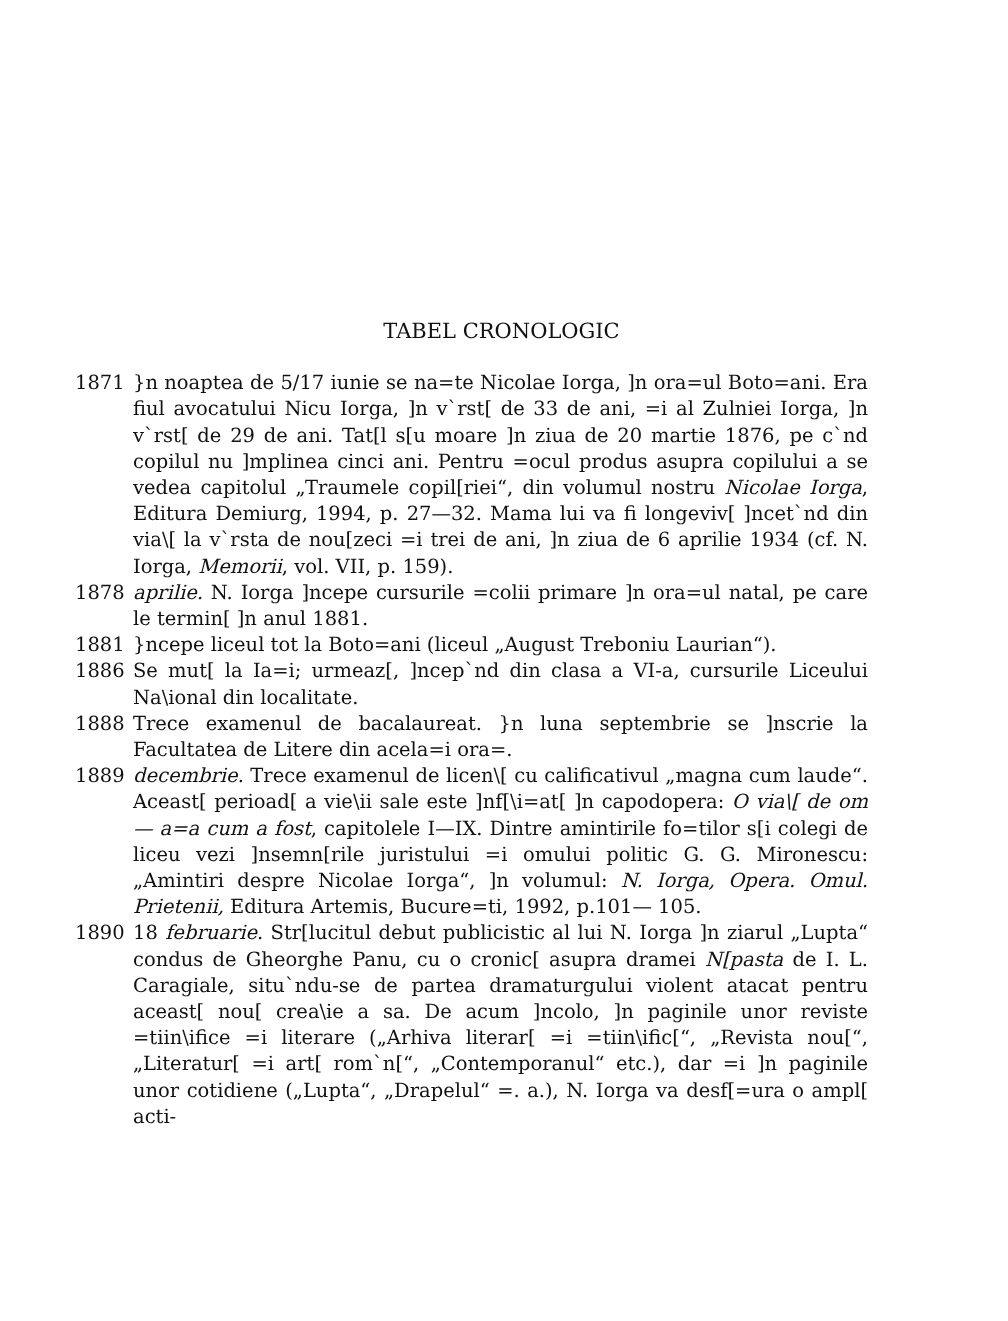TABEL CRONOLOGIC
1871 }n noaptea de 5/17 iunie se na=te Nicolae Iorga, ]n ora=ul Boto=ani. Era fiul avocatului Nicu Iorga, ]n v`rst[ de 33 de ani, =i al Zulniei Iorga, ]n v`rst[ de 29 de ani. Tat[l s[u moare ]n ziua de 20 martie 1876, pe c`nd copilul nu ]mplinea cinci ani. Pentru =ocul produs asupra copilului a se vedea capitolul „Traumele copil[riei“, din volumul nostru Nicolae Iorga, Editura Demiurg, 1994, p. 27—32. Mama lui va fi longeviv[ ]ncet`nd din via\[ la v`rsta de nou[zeci =i trei de ani, ]n ziua de 6 aprilie 1934 (cf. N. Iorga, Memorii, vol. VII, p. 159).
1878 aprilie. N. Iorga ]ncepe cursurile =colii primare ]n ora=ul natal, pe care le termin[ ]n anul 1881.
1881 }ncepe liceul tot la Boto=ani (liceul „August Treboniu Laurian“).
1886 Se mut[ la Ia=i; urmeaz[, ]ncep`nd din clasa a VI-a, cursurile Liceului Na\ional din localitate.
1888 Trece examenul de bacalaureat. }n luna septembrie se ]nscrie la Facultatea de Litere din acela=i ora=.
1889 decembrie. Trece examenul de licen\[ cu calificativul „magna cum laude“. Aceast[ perioad[ a vie\ii sale este ]nf[\i=at[ ]n capodopera: O via\[ de om — a=a cum a fost, capitolele I—IX. Dintre amintirile fo=tilor s[i colegi de liceu vezi ]nsemn[rile juristului =i omului politic G. G. Mironescu: „Amintiri despre Nicolae Iorga“, ]n volumul: N. Iorga, Opera. Omul. Prietenii, Editura Artemis, Bucure=ti, 1992, p.101— 105.
1890 18 februarie. Str[lucitul debut publicistic al lui N. Iorga ]n ziarul „Lupta“ condus de Gheorghe Panu, cu o cronic[ asupra dramei N[pasta de I. L. Caragiale, situ`ndu-se de partea dramaturgului violent atacat pentru aceast[ nou[ crea\ie a sa. De acum ]ncolo, ]n paginile unor reviste =tiin\ifice =i literare („Arhiva literar[ =i =tiin\ific[“, „Revista nou[“, „Literatur[ =i art[ rom`n[“, „Contemporanul“ etc.), dar =i ]n paginile unor cotidiene („Lupta“, „Drapelul“ =. a.), N. Iorga va desf[=ura o ampl[ acti-